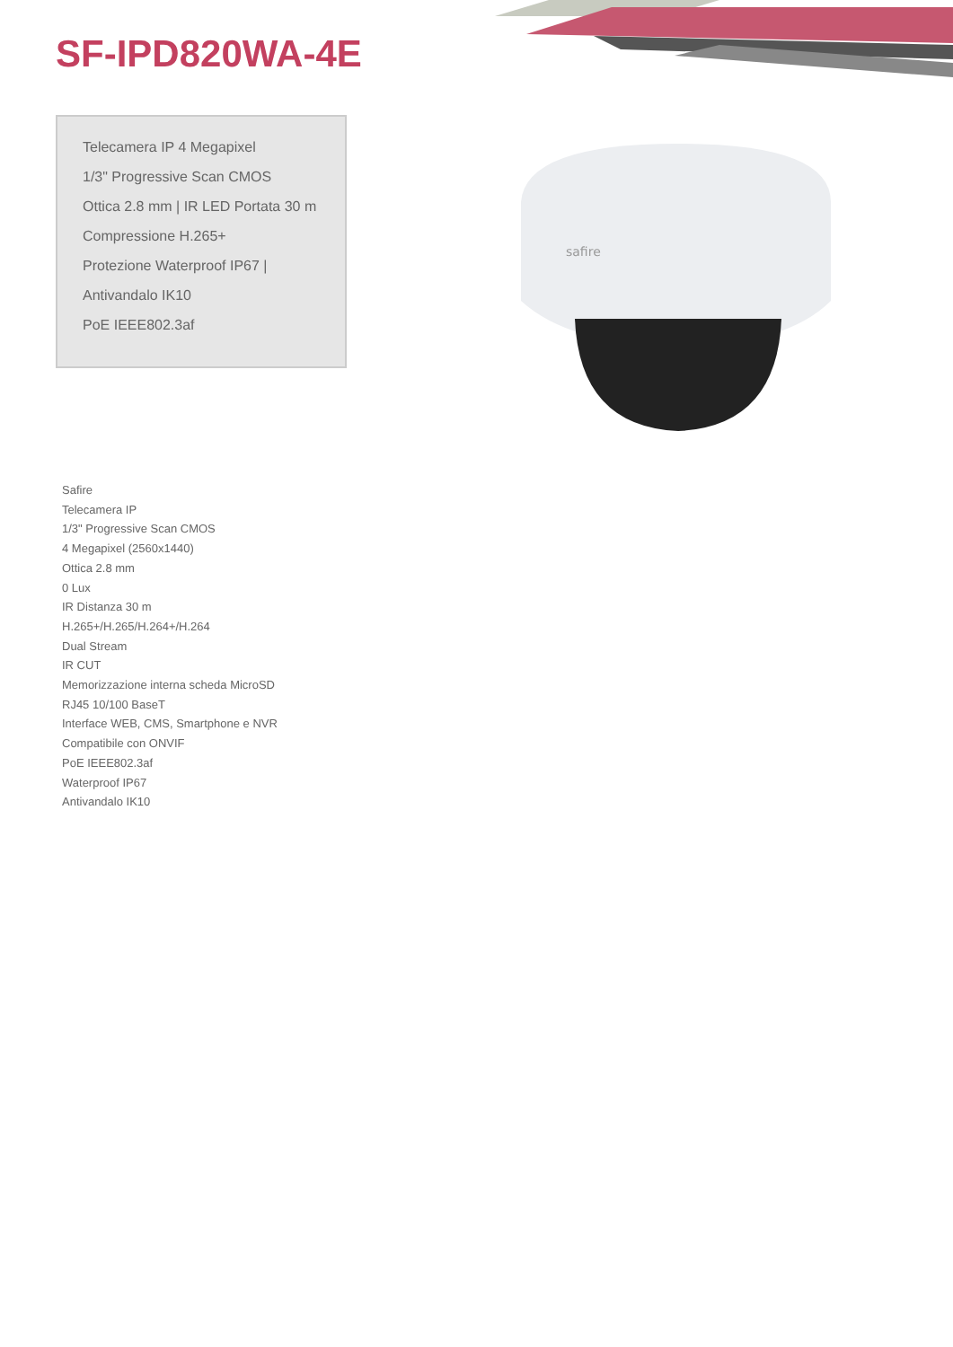SF-IPD820WA-4E
Telecamera IP 4 Megapixel
1/3" Progressive Scan CMOS
Ottica 2.8 mm | IR LED Portata 30 m
Compressione H.265+
Protezione Waterproof IP67 |
Antivandalo IK10
PoE IEEE802.3af
safire
Safire
Telecamera IP
1/3" Progressive Scan CMOS
4 Megapixel (2560x1440)
Ottica 2.8 mm
0 Lux
IR Distanza 30 m
H.265+/H.265/H.264+/H.264
Dual Stream
IR CUT
Memorizzazione interna scheda MicroSD
RJ45 10/100 BaseT
Interface WEB, CMS, Smartphone e NVR
Compatibile con ONVIF
PoE IEEE802.3af
Waterproof IP67
Antivandalo IK10